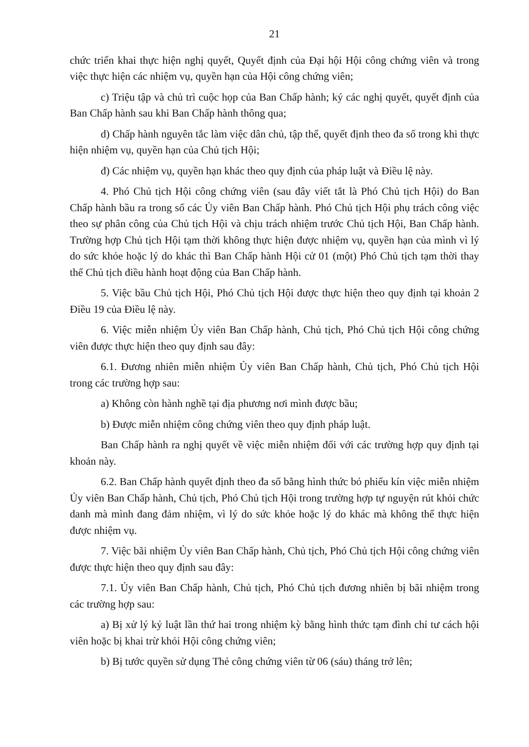21
chức triển khai thực hiện nghị quyết, Quyết định của Đại hội Hội công chứng viên và trong việc thực hiện các nhiệm vụ, quyền hạn của Hội công chứng viên;
c) Triệu tập và chủ trì cuộc họp của Ban Chấp hành; ký các nghị quyết, quyết định của Ban Chấp hành sau khi Ban Chấp hành thông qua;
d) Chấp hành nguyên tắc làm việc dân chủ, tập thể, quyết định theo đa số trong khi thực hiện nhiệm vụ, quyền hạn của Chủ tịch Hội;
đ) Các nhiệm vụ, quyền hạn khác theo quy định của pháp luật và Điều lệ này.
4. Phó Chủ tịch Hội công chứng viên (sau đây viết tắt là Phó Chủ tịch Hội) do Ban Chấp hành bầu ra trong số các Ủy viên Ban Chấp hành. Phó Chủ tịch Hội phụ trách công việc theo sự phân công của Chủ tịch Hội và chịu trách nhiệm trước Chủ tịch Hội, Ban Chấp hành. Trường hợp Chủ tịch Hội tạm thời không thực hiện được nhiệm vụ, quyền hạn của mình vì lý do sức khỏe hoặc lý do khác thì Ban Chấp hành Hội cử 01 (một) Phó Chủ tịch tạm thời thay thế Chủ tịch điều hành hoạt động của Ban Chấp hành.
5. Việc bầu Chủ tịch Hội, Phó Chủ tịch Hội được thực hiện theo quy định tại khoản 2 Điều 19 của Điều lệ này.
6. Việc miễn nhiệm Ủy viên Ban Chấp hành, Chủ tịch, Phó Chủ tịch Hội công chứng viên được thực hiện theo quy định sau đây:
6.1. Đương nhiên miễn nhiệm Ủy viên Ban Chấp hành, Chủ tịch, Phó Chủ tịch Hội trong các trường hợp sau:
a) Không còn hành nghề tại địa phương nơi mình được bầu;
b) Được miễn nhiệm công chứng viên theo quy định pháp luật.
Ban Chấp hành ra nghị quyết về việc miễn nhiệm đối với các trường hợp quy định tại khoản này.
6.2. Ban Chấp hành quyết định theo đa số bằng hình thức bỏ phiếu kín việc miễn nhiệm Ủy viên Ban Chấp hành, Chủ tịch, Phó Chủ tịch Hội trong trường hợp tự nguyện rút khỏi chức danh mà mình đang đảm nhiệm, vì lý do sức khỏe hoặc lý do khác mà không thể thực hiện được nhiệm vụ.
7. Việc bãi nhiệm Ủy viên Ban Chấp hành, Chủ tịch, Phó Chủ tịch Hội công chứng viên được thực hiện theo quy định sau đây:
7.1. Ủy viên Ban Chấp hành, Chủ tịch, Phó Chủ tịch đương nhiên bị bãi nhiệm trong các trường hợp sau:
a) Bị xử lý kỷ luật lần thứ hai trong nhiệm kỳ bằng hình thức tạm đình chỉ tư cách hội viên hoặc bị khai trừ khỏi Hội công chứng viên;
b) Bị tước quyền sử dụng Thẻ công chứng viên từ 06 (sáu) tháng trở lên;